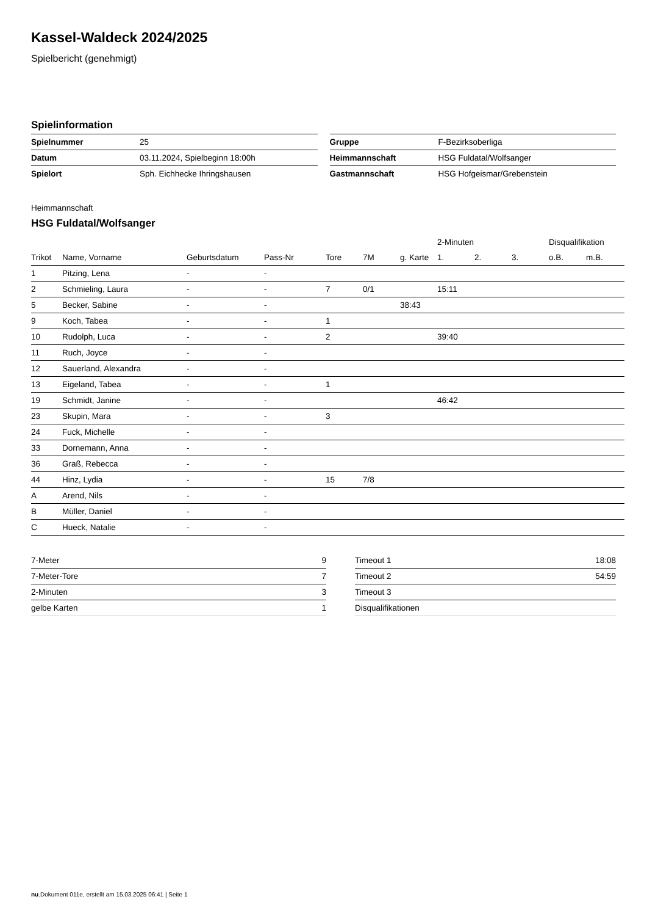Kassel-Waldeck 2024/2025
Spielbericht (genehmigt)
Spielinformation
| Spielnummer | 25 |
| Datum | 03.11.2024, Spielbeginn 18:00h |
| Spielort | Sph. Eichhecke Ihringshausen |
| Gruppe | F-Bezirksoberliga |
| Heimmannschaft | HSG Fuldatal/Wolfsanger |
| Gastmannschaft | HSG Hofgeismar/Grebenstein |
Heimmannschaft
HSG Fuldatal/Wolfsanger
| | | | | | | | 2-Minuten | | | Disqualifikation | |
| --- | --- | --- | --- | --- | --- | --- | --- | --- | --- | --- | --- |
| Trikot | Name, Vorname | Geburtsdatum | Pass-Nr | Tore | 7M | g. Karte | 1. | 2. | 3. | o.B. | m.B. |
| 1 | Pitzing, Lena | - | - | | | | | | | | |
| 2 | Schmieling, Laura | - | - | 7 | 0/1 | | 15:11 | | | | |
| 5 | Becker, Sabine | - | - | | | 38:43 | | | | | |
| 9 | Koch, Tabea | - | - | 1 | | | | | | | |
| 10 | Rudolph, Luca | - | - | 2 | | | 39:40 | | | | |
| 11 | Ruch, Joyce | - | - | | | | | | | | |
| 12 | Sauerland, Alexandra | - | - | | | | | | | | |
| 13 | Eigeland, Tabea | - | - | 1 | | | | | | | |
| 19 | Schmidt, Janine | - | - | | | | 46:42 | | | | |
| 23 | Skupin, Mara | - | - | 3 | | | | | | | |
| 24 | Fuck, Michelle | - | - | | | | | | | | |
| 33 | Dornemann, Anna | - | - | | | | | | | | |
| 36 | Graß, Rebecca | - | - | | | | | | | | |
| 44 | Hinz, Lydia | - | - | 15 | 7/8 | | | | | | |
| A | Arend, Nils | - | - | | | | | | | | |
| B | Müller, Daniel | - | - | | | | | | | | |
| C | Hueck, Natalie | - | - | | | | | | | | |
| 7-Meter | 9 |
| 7-Meter-Tore | 7 |
| 2-Minuten | 3 |
| gelbe Karten | 1 |
| Timeout 1 | 18:08 |
| Timeout 2 | 54:59 |
| Timeout 3 | |
| Disqualifikationen | |
nu.Dokument 011e, erstellt am 15.03.2025 06:41 | Seite 1